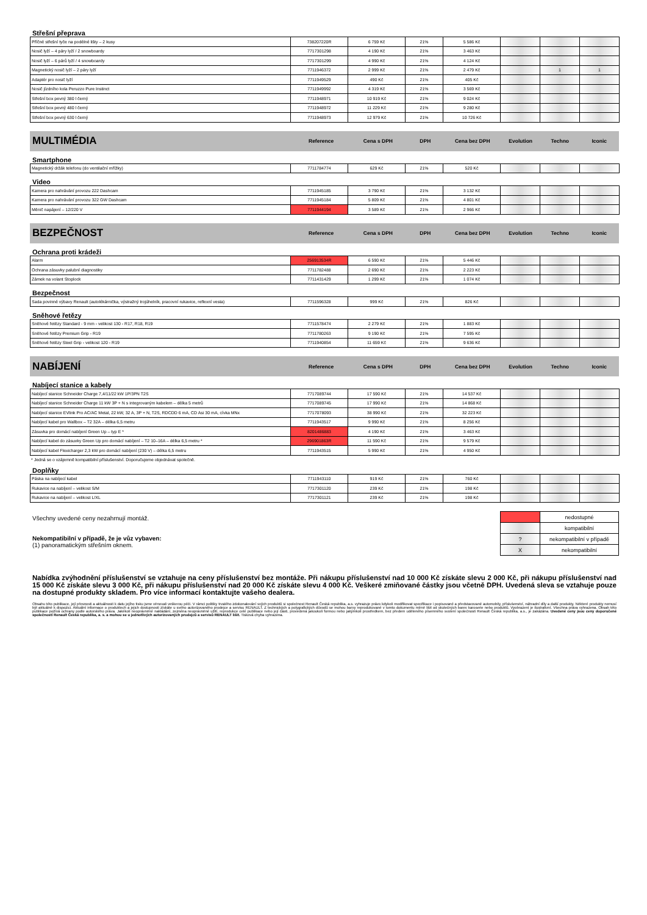Střešní přeprava
| Příčné střešní tyče na podélné lišty – 2 kusy | 738207220R | 6 759 Kč | 21% | 5 586 Kč | | | |
| Nosič lyží – 4 páry lyží / 2 snowboardy | 7717301298 | 4 190 Kč | 21% | 3 463 Kč | | | |
| Nosič lyží – 6 párů lyží / 4 snowboardy | 7717301299 | 4 990 Kč | 21% | 4 124 Kč | | | |
| Magnetický nosič lyží – 2 páry lyží | 7711946372 | 2 999 Kč | 21% | 2 479 Kč | | 1 | 1 |
| Adaptér pro nosič lyží | 7711949529 | 490 Kč | 21% | 405 Kč | | | |
| Nosič jízdního kola Peruzzo Pure Instinct | 7711949992 | 4 319 Kč | 21% | 3 569 Kč | | | |
| Střešní box pevný 380 l černý | 7711948971 | 10 919 Kč | 21% | 9 024 Kč | | | |
| Střešní box pevný 480 l černý | 7711948972 | 11 229 Kč | 21% | 9 280 Kč | | | |
| Střešní box pevný 630 l černý | 7711948973 | 12 979 Kč | 21% | 10 726 Kč | | | |
MULTIMÉDIA Reference Cena s DPH DPH Cena bez DPH Evolution Techno Iconic
Smartphone
| Magnetický držák telefonu (do ventilační mřížky) | 7711784774 | 629 Kč | 21% | 520 Kč | | | |
Video
| Kamera pro nahrávání provozu 222 Dashcam | 7711945185 | 3 790 Kč | 21% | 3 132 Kč | | | |
| Kamera pro nahrávání provozu 322 GW Dashcam | 7711945184 | 5 809 Kč | 21% | 4 801 Kč | | | |
| Měnič napájení – 12/220 V | 7711944194 | 3 589 Kč | 21% | 2 966 Kč | | | |
BEZPEČNOST Reference Cena s DPH DPH Cena bez DPH Evolution Techno Iconic
Ochrana proti krádeži
| Alarm | 256913534R | 6 590 Kč | 21% | 5 446 Kč | | | |
| Ochrana zásuvky palubní diagnostiky | 7711782488 | 2 690 Kč | 21% | 2 223 Kč | | | |
| Zámek na volant Stoplock | 7711431429 | 1 299 Kč | 21% | 1 074 Kč | | | |
Bezpečnost
| Sada povinné výbavy Renault (autolékárnička, výstražný trojúhelník, pracovní rukavice, reflexní vesta) | 7711596328 | 999 Kč | 21% | 826 Kč | | | |
Sněhové řetězy
| Sněhové řetězy Standard - 9 mm - velikost 130 - R17, R18, R19 | 7711578474 | 2 279 Kč | 21% | 1 883 Kč | | | |
| Sněhové řetězy Premium Grip - R19 | 7711780263 | 9 190 Kč | 21% | 7 595 Kč | | | |
| Sněhové řetězy Steel Grip - velikost 120 - R19 | 7711940854 | 11 659 Kč | 21% | 9 636 Kč | | | |
NABÍJENÍ Reference Cena s DPH DPH Cena bez DPH Evolution Techno Iconic
Nabíjecí stanice a kabely
| Nabíjecí stanice Schneider Charge 7,4/11/22 kW 1P/3PN T2S | 7717089744 | 17 590 Kč | 21% | 14 537 Kč | | | |
| Nabíjecí stanice Schneider Charge 11 kW 3P + N s integrovaným kabelem – délka 5 metrů | 7717089745 | 17 990 Kč | 21% | 14 868 Kč | | | |
| Nabíjecí stanice EVlink Pro AC/AC Metal, 22 kW, 32 A, 3P + N, T2S, RDCDD 6 mA, CD Asi 30 mA, cívka MNx | 7717078093 | 38 990 Kč | 21% | 32 223 Kč | | | |
| Nabíjecí kabel pro Wallbox – T2 32A – délka 6,5 metru | 7711943517 | 9 990 Kč | 21% | 8 256 Kč | | | |
| Zásuvka pro domácí nabíjení Green Up – typ E * | 8201486883 | 4 190 Kč | 21% | 3 463 Kč | | | |
| Nabíjecí kabel do zásuvky Green Up pro domácí nabíjení – T2 10–16A – délka 6,5 metru * | 296901863R | 11 590 Kč | 21% | 9 579 Kč | | | |
| Nabíjecí kabel Flexicharger 2,3 kW pro domácí nabíjení (230 V) – délka 6,5 metru | 7711943515 | 5 990 Kč | 21% | 4 950 Kč | | | |
* Jedná se o vzájemně kompatibilní příslušenství. Doporučujeme objednávat společně.
Doplňky
| Páska na nabíjecí kabel | 7711943110 | 919 Kč | 21% | 760 Kč | | | |
| Rukavice na nabíjení – velikost S/M | 7717301120 | 239 Kč | 21% | 198 Kč | | | |
| Rukavice na nabíjení – velikost L/XL | 7717301121 | 239 Kč | 21% | 198 Kč | | | |
Všechny uvedené ceny nezahrnují montáž.
Nekompatibilní v případě, že je vůz vybaven:
(1) panoramatickým střešním oknem.
| | nedostupné |
| | kompatibilní |
| ? | nekompatibilní v případě |
| X | nekompatibilní |
Nabídka zvýhodnění příslušenství se vztahuje na ceny příslušenství bez montáže. Při nákupu příslušenství nad 10 000 Kč získáte slevu 2 000 Kč, při nákupu příslušenství nad 15 000 Kč získáte slevu 3 000 Kč, při nákupu příslušenství nad 20 000 Kč získáte slevu 4 000 Kč. Veškeré zmiňované částky jsou včetně DPH. Uvedená sleva se vztahuje pouze na dostupné produkty skladem. Pro více informací kontaktujte vašeho dealera.
Obsahu této publikace, její přesnosti a aktuálnosti k datu jejího tisku jsme věnovali veškerou péči. V rámci politiky trvalého zdokonalování svých produktů si společnost Renault Česká republika, a.s. vyhrazuje právo kdykoli modifikovat specifikace i popisované a představované automobily, příslušenství, náhradní díly a další produkty. Některé produkty nemusí být aktuálně k dispozici. Aktuální informace o produktech a jejich dostupnosti získáte u svého autorizovaného prodejce a servisu RENAULT. Z technických a polygrafických důvodů se mohou barvy reprodukované v tomto dokumentu mírně lišit od skutečných barev karoserie nebo produktů. Vyobrazení je ilustrativní. Všechna práva vyhrazena. Obsah této publikace požívá ochrany podle autorského práva. Jakékoli neoprávněné nakládání, zejména neoprávněné užití, reprodukce celé publikace nebo její části, provedená jakoukoli formou nebo jakýmkoli prostředkem, bez předem uděleného písemného svolení společnosti Renault Česká republika, a.s., je zakázána. Uvedené ceny jsou ceny doporučené společností Renault Česká republika, a. s. a mohou se u jednotlivých autorizovaných prodejců a servisů RENAULT lišit. Tisková chyba vyhrazena.